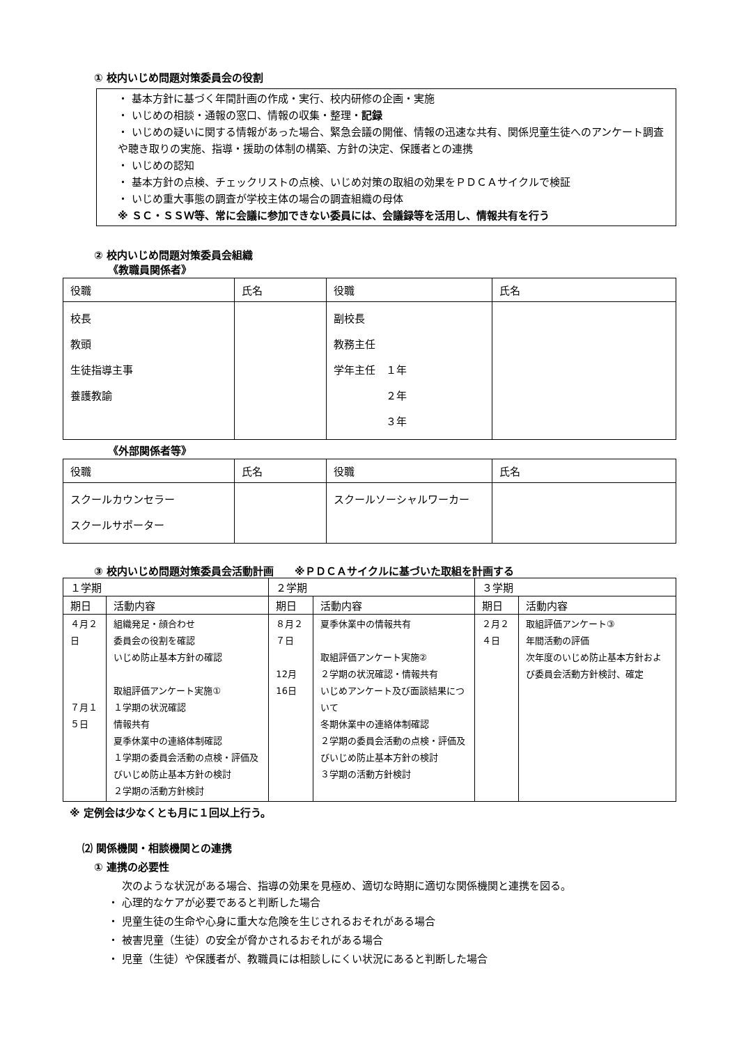① 校内いじめ問題対策委員会の役割
・ 基本方針に基づく年間計画の作成・実行、校内研修の企画・実施
・ いじめの相談・通報の窓口、情報の収集・整理・記録
・ いじめの疑いに関する情報があった場合、緊急会議の開催、情報の迅速な共有、関係児童生徒へのアンケート調査や聴き取りの実施、指導・援助の体制の構築、方針の決定、保護者との連携
・ いじめの認知
・ 基本方針の点検、チェックリストの点検、いじめ対策の取組の効果をＰＤＣＡサイクルで検証
・ いじめ重大事態の調査が学校主体の場合の調査組織の母体
※ ＳＣ・ＳＳＷ等、常に会議に参加できない委員には、会議録等を活用し、情報共有を行う
② 校内いじめ問題対策委員会組織
《教職員関係者》
| 役職 | 氏名 | 役職 | 氏名 |
| --- | --- | --- | --- |
| 校長 教頭 生徒指導主事 養護教諭 | | 副校長 教務主任 学年主任 １年 ２年 ３年 | |
《外部関係者等》
| 役職 | 氏名 | 役職 | 氏名 |
| --- | --- | --- | --- |
| スクールカウンセラー スクールサポーター | | スクールソーシャルワーカー | |
③ 校内いじめ問題対策委員会活動計画　　※ＰＤＣＡサイクルに基づいた取組を計画する
| １学期 | | ２学期 | | ３学期 | |
| --- | --- | --- | --- | --- | --- |
| 期日 | 活動内容 | 期日 | 活動内容 | 期日 | 活動内容 |
| ４月２日 ７月１５日 | 組織発足・顔合わせ 委員会の役割を確認 いじめ防止基本方針の確認 取組評価アンケート実施① １学期の状況確認 情報共有 夏季休業中の連絡体制確認 １学期の委員会活動の点検・評価及びいじめ防止基本方針の検討 ２学期の活動方針検討 | ８月２７日 12月16日 | 夏季休業中の情報共有 取組評価アンケート実施② ２学期の状況確認・情報共有 いじめアンケート及び面談結果について 冬期休業中の連絡体制確認 ２学期の委員会活動の点検・評価及びいじめ防止基本方針の検討 ３学期の活動方針検討 | ２月２４日 | 取組評価アンケート③ 年間活動の評価 次年度のいじめ防止基本方針および委員会活動方針検討、確定 |
※ 定例会は少なくとも月に１回以上行う。
⑵ 関係機関・相談機関との連携
① 連携の必要性
次のような状況がある場合、指導の効果を見極め、適切な時期に適切な関係機関と連携を図る。
・ 心理的なケアが必要であると判断した場合
・ 児童生徒の生命や心身に重大な危険を生じされるおそれがある場合
・ 被害児童（生徒）の安全が脅かされるおそれがある場合
・ 児童（生徒）や保護者が、教職員には相談しにくい状況にあると判断した場合